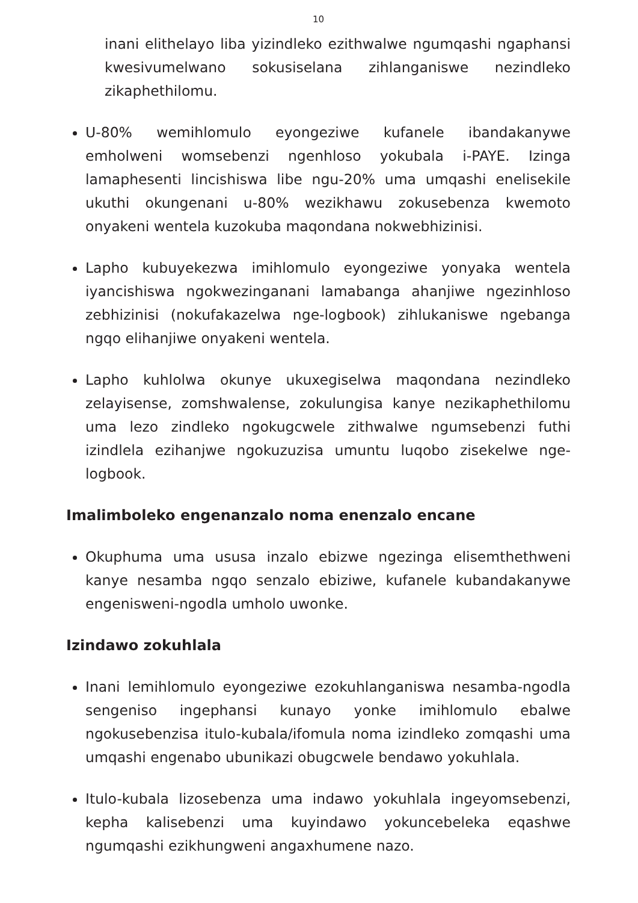10
inani elithelayo liba yizindleko ezithwalwe ngumqashi ngaphansi kwesivumelwano sokusiselana zihlanganiswe nezindleko zikaphethilomu.
U-80% wemihlomulo eyongeziwe kufanele ibandakanywe emholweni womsebenzi ngenhloso yokubala i-PAYE. Izinga lamaphesenti lincishiswa libe ngu-20% uma umqashi enelisekile ukuthi okungenani u-80% wezikhawu zokusebenza kwemoto onyakeni wentela kuzokuba maqondana nokwebhizinisi.
Lapho kubuyekezwa imihlomulo eyongeziwe yonyaka wentela iyancishiswa ngokwezinganani lamabanga ahanjiwe ngezinhloso zebhizinisi (nokufakazelwa nge-logbook) zihlukaniswe ngebanga ngqo elihanjiwe onyakeni wentela.
Lapho kuhlolwa okunye ukuxegiselwa maqondana nezindleko zelayisense, zomshwalense, zokulungisa kanye nezikaphethilomu uma lezo zindleko ngokugcwele zithwalwe ngumsebenzi futhi izindlela ezihanjwe ngokuzuzisa umuntu luqobo zisekelwe nge-logbook.
Imalimboleko engenanzalo noma enenzalo encane
Okuphuma uma ususa inzalo ebizwe ngezinga elisemthethweni kanye nesamba ngqo senzalo ebiziwe, kufanele kubandakanywe engenisweni-ngodla umholo uwonke.
Izindawo zokuhlala
Inani lemihlomulo eyongeziwe ezokuhlanganiswa nesamba-ngodla sengeniso ingephansi kunayo yonke imihlomulo ebalwe ngokusebenzisa itulo-kubala/ifomula noma izindleko zomqashi uma umqashi engenabo ubunikazi obugcwele bendawo yokuhlala.
Itulo-kubala lizosebenza uma indawo yokuhlala ingeyomsebenzi, kepha kalisebenzi uma kuyindawo yokuncebeleka eqashwe ngumqashi ezikhungweni angaxhumene nazo.